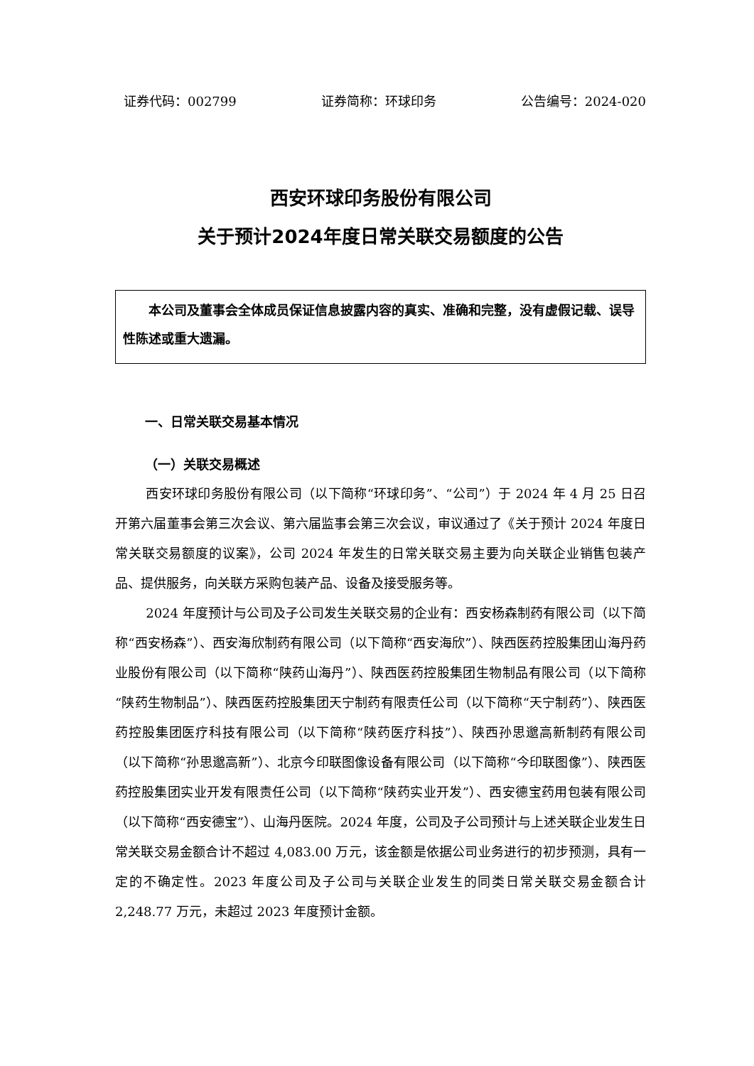证券代码：002799 证券简称：环球印务 公告编号：2024-020
西安环球印务股份有限公司
关于预计2024年度日常关联交易额度的公告
本公司及董事会全体成员保证信息披露内容的真实、准确和完整，没有虚假记载、误导性陈述或重大遗漏。
一、日常关联交易基本情况
（一）关联交易概述
西安环球印务股份有限公司（以下简称“环球印务”、“公司”）于 2024 年 4 月 25 日召开第六届董事会第三次会议、第六届监事会第三次会议，审议通过了《关于预计 2024 年度日常关联交易额度的议案》，公司 2024 年发生的日常关联交易主要为向关联企业销售包装产品、提供服务，向关联方采购包装产品、设备及接受服务等。
2024 年度预计与公司及子公司发生关联交易的企业有：西安杨森制药有限公司（以下简称“西安杨森”）、西安海欣制药有限公司（以下简称“西安海欣”）、陕西医药控股集团山海丹药业股份有限公司（以下简称“陕药山海丹”）、陕西医药控股集团生物制品有限公司（以下简称“陕药生物制品”）、陕西医药控股集团天宁制药有限责任公司（以下简称“天宁制药”）、陕西医药控股集团医疗科技有限公司（以下简称“陕药医疗科技”）、陕西孙思邈高新制药有限公司（以下简称“孙思邈高新”）、北京今印联图像设备有限公司（以下简称“今印联图像”）、陕西医药控股集团实业开发有限责任公司（以下简称“陕药实业开发”）、西安德宝药用包装有限公司（以下简称“西安德宝”）、山海丹医院。2024 年度，公司及子公司预计与上述关联企业发生日常关联交易金额合计不超过 4,083.00 万元，该金额是依据公司业务进行的初步预测，具有一定的不确定性。2023 年度公司及子公司与关联企业发生的同类日常关联交易金额合计 2,248.77 万元，未超过 2023 年度预计金额。